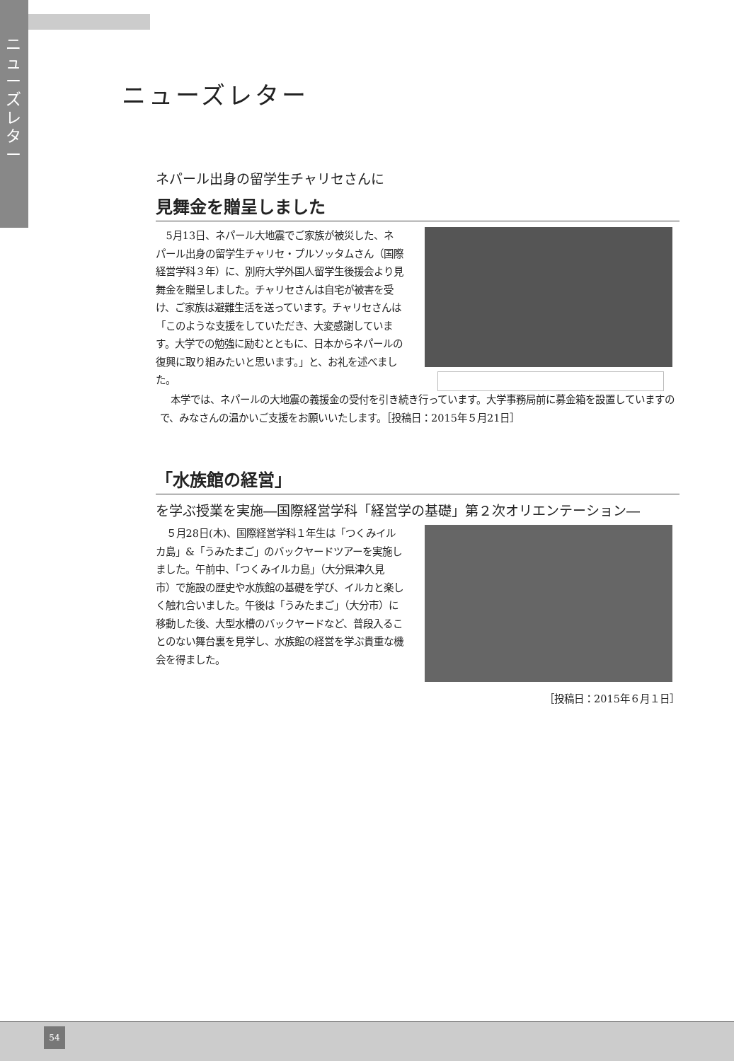ニューズレター
ニューズレター
ネパール出身の留学生チャリセさんに
見舞金を贈呈しました
5月13日、ネパール大地震でご家族が被災した、ネパール出身の留学生チャリセ・プルソッタムさん（国際経営学科３年）に、別府大学外国人留学生後援会より見舞金を贈呈しました。チャリセさんは自宅が被害を受け、ご家族は避難生活を送っています。チャリセさんは「このような支援をしていただき、大変感謝しています。大学での勉強に励むとともに、日本からネパールの復興に取り組みたいと思います。」と、お礼を述べました。
本学では、ネパールの大地震の義援金の受付を引き続き行っています。大学事務局前に募金箱を設置していますので、みなさんの温かいご支援をお願いいたします。［投稿日：2015年５月21日］
「水族館の経営」
を学ぶ授業を実施―国際経営学科「経営学の基礎」第２次オリエンテーション―
５月28日(木)、国際経営学科１年生は「つくみイルカ島」&「うみたまご」のバックヤードツアーを実施しました。午前中、「つくみイルカ島」（大分県津久見市）で施設の歴史や水族館の基礎を学び、イルカと楽しく触れ合いました。午後は「うみたまご」（大分市）に移動した後、大型水槽のバックヤードなど、普段入ることのない舞台裏を見学し、水族館の経営を学ぶ貴重な機会を得ました。
［投稿日：2015年６月１日］
54